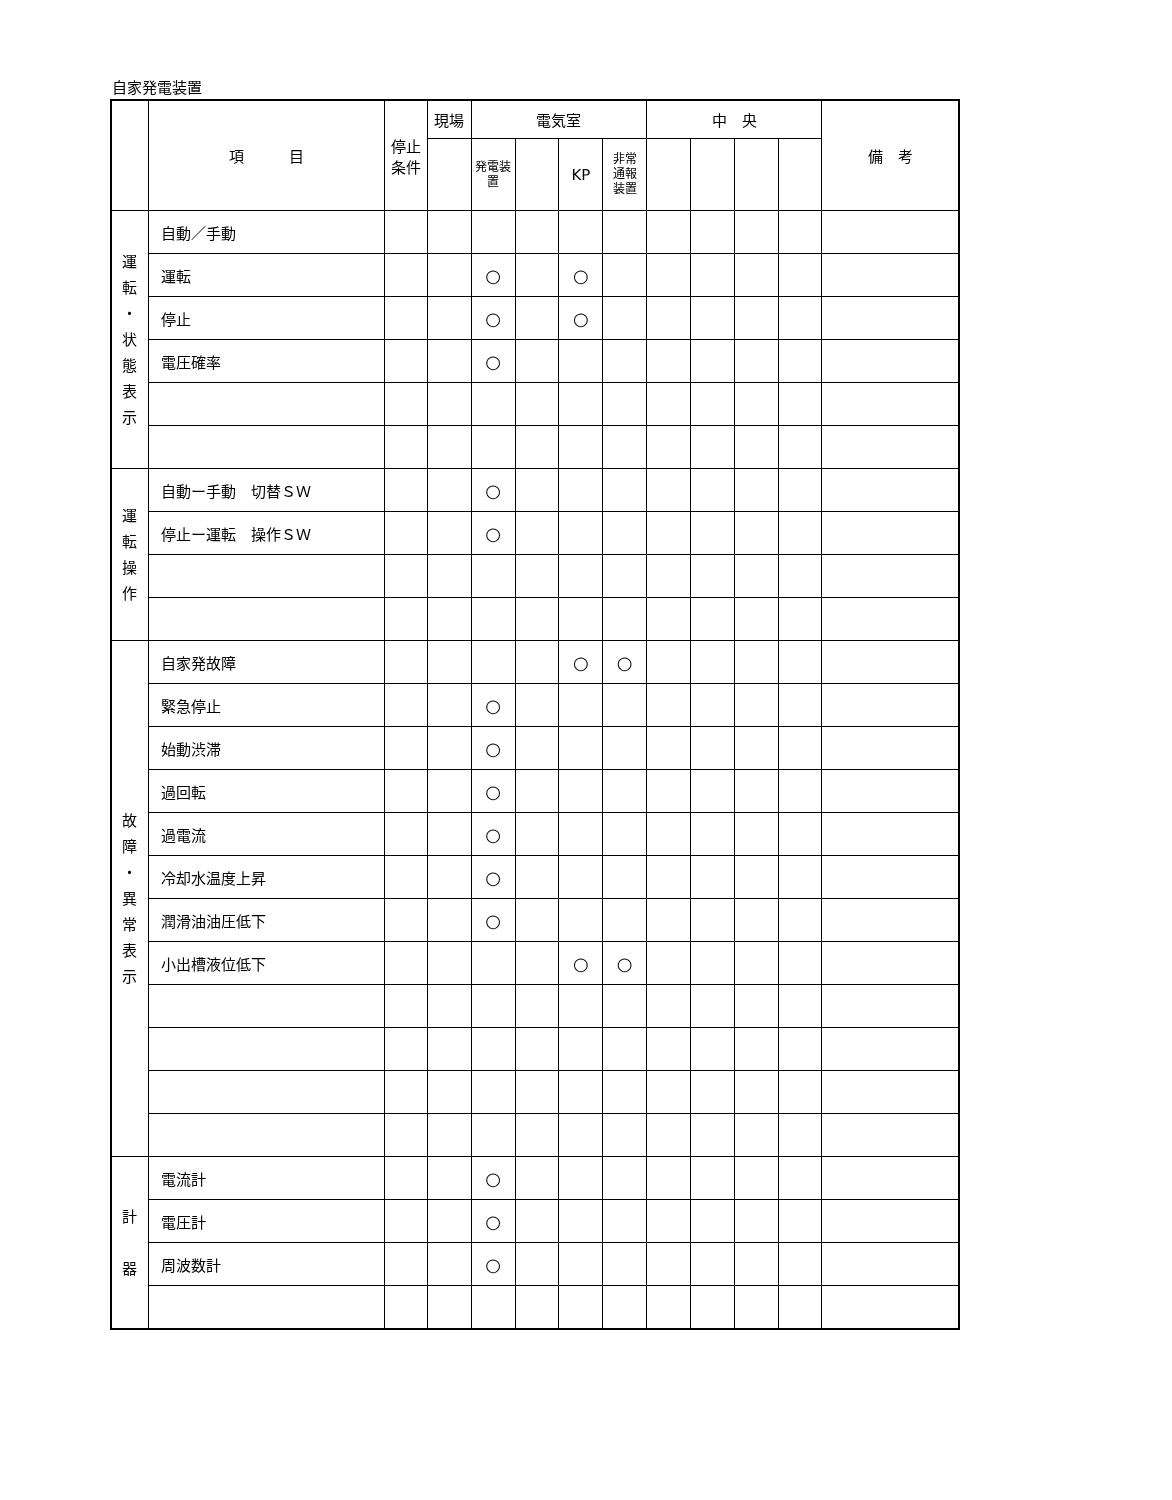自家発電装置
| | 項 目 | 停止 条件 | 現場 | 電気室 | | | | 中 央 | | | | 備 考 |
| --- | --- | --- | --- | --- | --- | --- | --- | --- | --- | --- | --- | --- |
| | | | | 発電装置 | | KP | 非常 通報 装置 | | | | | |
| 運 転 ・ 状 態 表 示 | 自動／手動 | | | | | | | | | | | |
| | 運転 | | | ○ | | ○ | | | | | | |
| | 停止 | | | ○ | | ○ | | | | | | |
| | 電圧確率 | | | ○ | | | | | | | | |
| 運 転 操 作 | 自動ー手動 切替ＳＷ | | | ○ | | | | | | | | |
| | 停止ー運転 操作ＳＷ | | | ○ | | | | | | | | |
| 故 障 ・ 異 常 表 示 | 自家発故障 | | | | | ○ | ○ | | | | | |
| | 緊急停止 | | | ○ | | | | | | | | |
| | 始動渋滞 | | | ○ | | | | | | | | |
| | 過回転 | | | ○ | | | | | | | | |
| | 過電流 | | | ○ | | | | | | | | |
| | 冷却水温度上昇 | | | ○ | | | | | | | | |
| | 潤滑油油圧低下 | | | ○ | | | | | | | | |
| | 小出槽液位低下 | | | | | ○ | ○ | | | | | |
| 計 器 | 電流計 | | | ○ | | | | | | | | |
| | 電圧計 | | | ○ | | | | | | | | |
| | 周波数計 | | | ○ | | | | | | | | |